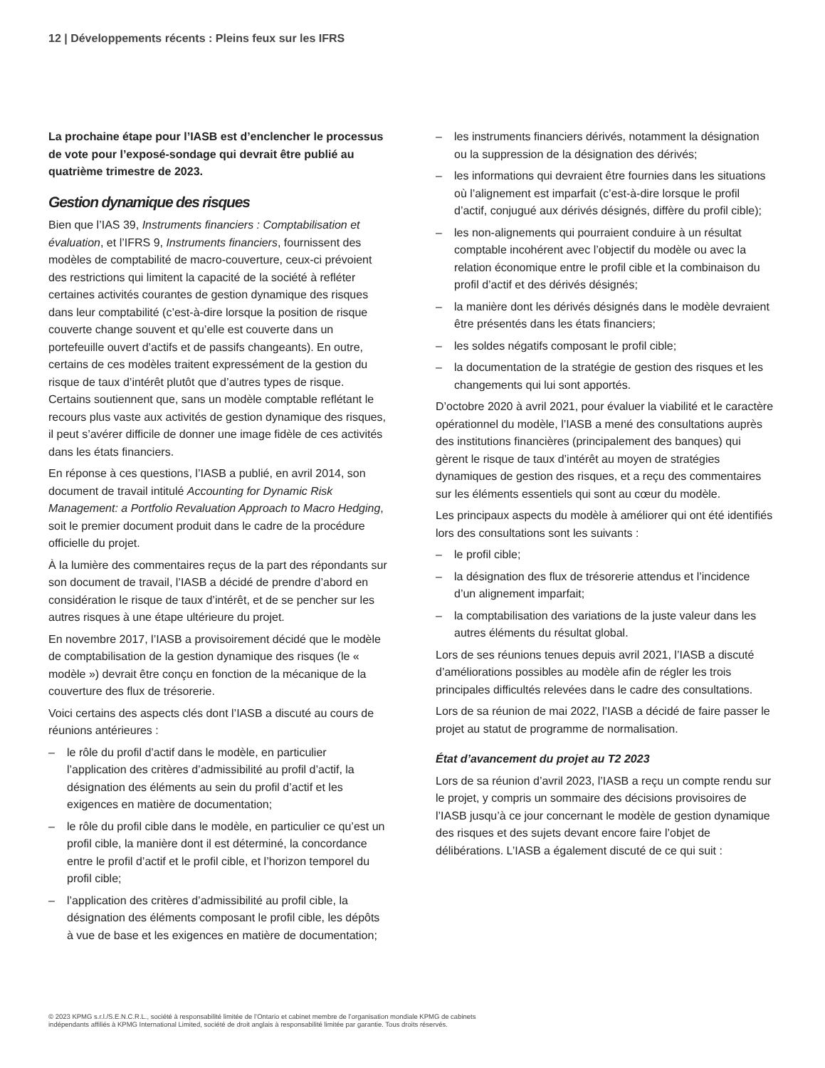12 | Développements récents : Pleins feux sur les IFRS
La prochaine étape pour l’IASB est d’enclencher le processus de vote pour l’exposé-sondage qui devrait être publié au quatrième trimestre de 2023.
Gestion dynamique des risques
Bien que l’IAS 39, Instruments financiers : Comptabilisation et évaluation, et l’IFRS 9, Instruments financiers, fournissent des modèles de comptabilité de macro-couverture, ceux-ci prévoient des restrictions qui limitent la capacité de la société à refléter certaines activités courantes de gestion dynamique des risques dans leur comptabilité (c’est-à-dire lorsque la position de risque couverte change souvent et qu’elle est couverte dans un portefeuille ouvert d’actifs et de passifs changeants). En outre, certains de ces modèles traitent expressément de la gestion du risque de taux d’intérêt plutôt que d’autres types de risque. Certains soutiennent que, sans un modèle comptable reflétant le recours plus vaste aux activités de gestion dynamique des risques, il peut s’avérer difficile de donner une image fidèle de ces activités dans les états financiers.
En réponse à ces questions, l’IASB a publié, en avril 2014, son document de travail intitulé Accounting for Dynamic Risk Management: a Portfolio Revaluation Approach to Macro Hedging, soit le premier document produit dans le cadre de la procédure officielle du projet.
À la lumière des commentaires reçus de la part des répondants sur son document de travail, l’IASB a décidé de prendre d’abord en considération le risque de taux d’intérêt, et de se pencher sur les autres risques à une étape ultérieure du projet.
En novembre 2017, l’IASB a provisoirement décidé que le modèle de comptabilisation de la gestion dynamique des risques (le « modèle ») devrait être conçu en fonction de la mécanique de la couverture des flux de trésorerie.
Voici certains des aspects clés dont l’IASB a discuté au cours de réunions antérieures :
– le rôle du profil d’actif dans le modèle, en particulier l’application des critères d’admissibilité au profil d’actif, la désignation des éléments au sein du profil d’actif et les exigences en matière de documentation;
– le rôle du profil cible dans le modèle, en particulier ce qu’est un profil cible, la manière dont il est déterminé, la concordance entre le profil d’actif et le profil cible, et l’horizon temporel du profil cible;
– l’application des critères d’admissibilité au profil cible, la désignation des éléments composant le profil cible, les dépôts à vue de base et les exigences en matière de documentation;
– les instruments financiers dérivés, notamment la désignation ou la suppression de la désignation des dérivés;
– les informations qui devraient être fournies dans les situations où l’alignement est imparfait (c’est-à-dire lorsque le profil d’actif, conjugué aux dérivés désignés, diffère du profil cible);
– les non-alignements qui pourraient conduire à un résultat comptable incohérent avec l’objectif du modèle ou avec la relation économique entre le profil cible et la combinaison du profil d’actif et des dérivés désignés;
– la manière dont les dérivés désignés dans le modèle devraient être présentés dans les états financiers;
– les soldes négatifs composant le profil cible;
– la documentation de la stratégie de gestion des risques et les changements qui lui sont apportés.
D’octobre 2020 à avril 2021, pour évaluer la viabilité et le caractère opérationnel du modèle, l’IASB a mené des consultations auprès des institutions financières (principalement des banques) qui gèrent le risque de taux d’intérêt au moyen de stratégies dynamiques de gestion des risques, et a reçu des commentaires sur les éléments essentiels qui sont au cœur du modèle.
Les principaux aspects du modèle à améliorer qui ont été identifiés lors des consultations sont les suivants :
– le profil cible;
– la désignation des flux de trésorerie attendus et l’incidence d’un alignement imparfait;
– la comptabilisation des variations de la juste valeur dans les autres éléments du résultat global.
Lors de ses réunions tenues depuis avril 2021, l’IASB a discuté d’améliorations possibles au modèle afin de régler les trois principales difficultés relevées dans le cadre des consultations.
Lors de sa réunion de mai 2022, l’IASB a décidé de faire passer le projet au statut de programme de normalisation.
État d’avancement du projet au T2 2023
Lors de sa réunion d’avril 2023, l’IASB a reçu un compte rendu sur le projet, y compris un sommaire des décisions provisoires de l’IASB jusqu’à ce jour concernant le modèle de gestion dynamique des risques et des sujets devant encore faire l’objet de délibérations. L’IASB a également discuté de ce qui suit :
© 2023 KPMG s.r.l./S.E.N.C.R.L., société à responsabilité limitée de l’Ontario et cabinet membre de l’organisation mondiale KPMG de cabinets indépendants affiliés à KPMG International Limited, société de droit anglais à responsabilité limitée par garantie. Tous droits réservés.